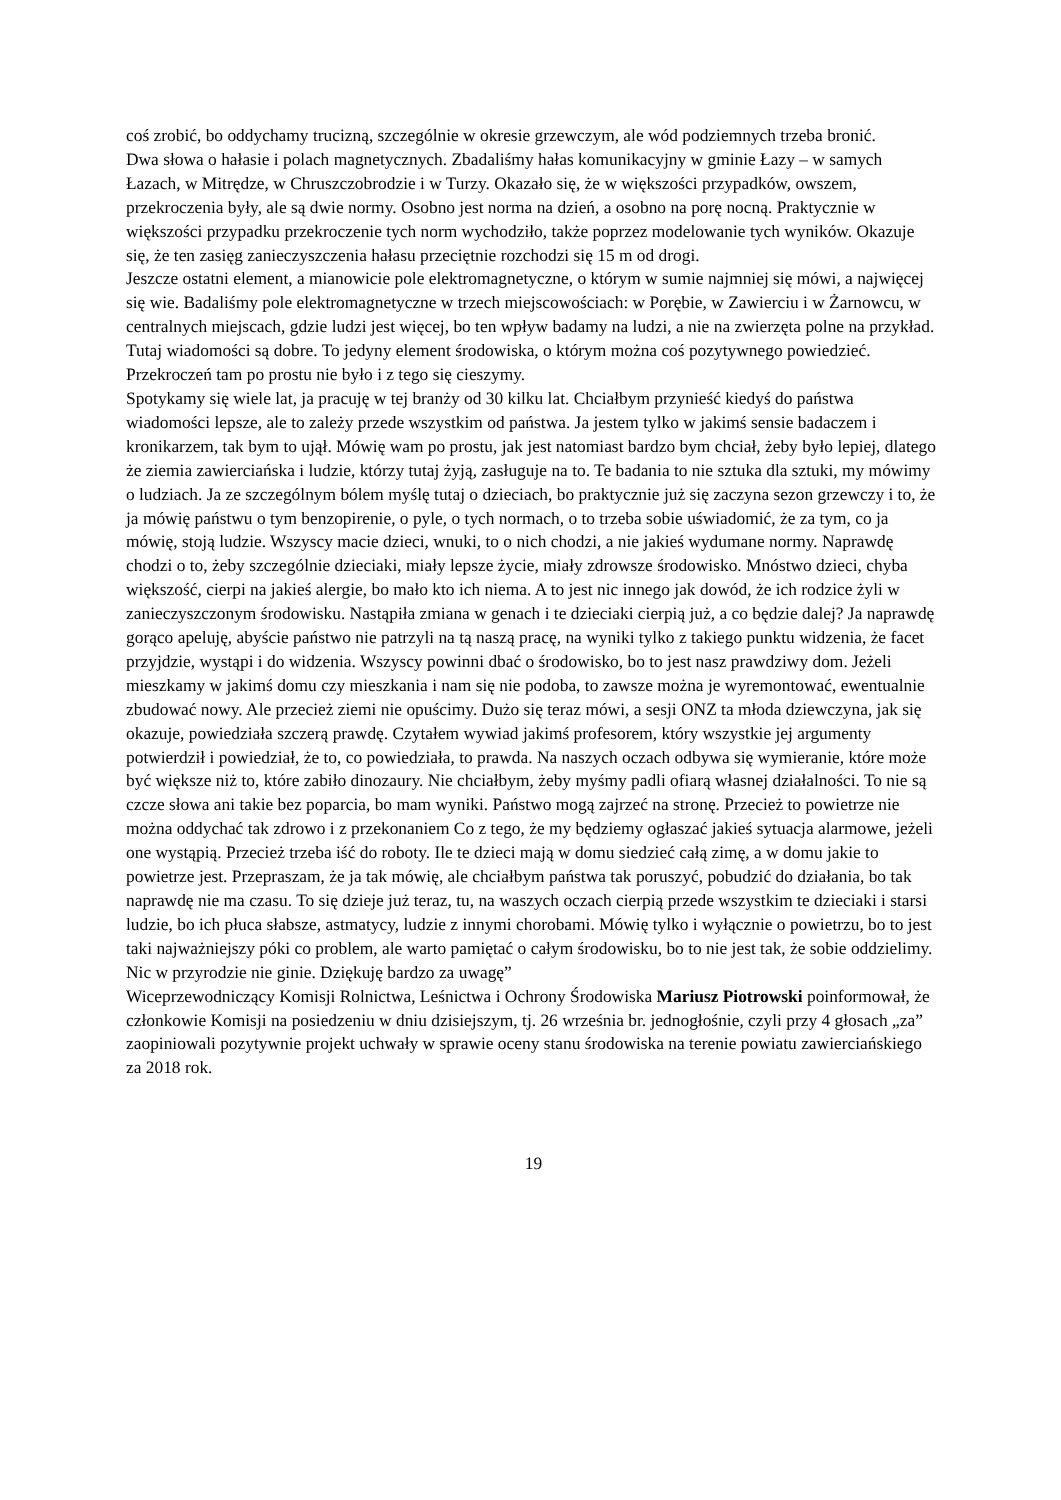coś zrobić, bo oddychamy trucizną, szczególnie w okresie grzewczym, ale wód podziemnych trzeba bronić.
Dwa słowa o hałasie i polach magnetycznych. Zbadaliśmy hałas komunikacyjny w gminie Łazy – w samych Łazach, w Mitrędze, w Chruszczobrodzie i w Turzy. Okazało się, że w większości przypadków, owszem, przekroczenia były, ale są dwie normy. Osobno jest norma na dzień, a osobno na porę nocną. Praktycznie w większości przypadku przekroczenie tych norm wychodziło, także poprzez modelowanie tych wyników. Okazuje się, że ten zasięg zanieczyszczenia hałasu przeciętnie rozchodzi się 15 m od drogi.
Jeszcze ostatni element, a mianowicie pole elektromagnetyczne, o którym w sumie najmniej się mówi, a najwięcej się wie. Badaliśmy pole elektromagnetyczne w trzech miejscowościach: w Porębie, w Zawierciu i w Żarnowcu, w centralnych miejscach, gdzie ludzi jest więcej, bo ten wpływ badamy na ludzi, a nie na zwierzęta polne na przykład. Tutaj wiadomości są dobre. To jedyny element środowiska, o którym można coś pozytywnego powiedzieć. Przekroczeń tam po prostu nie było i z tego się cieszymy.
Spotykamy się wiele lat, ja pracuję w tej branży od 30 kilku lat. Chciałbym przynieść kiedyś do państwa wiadomości lepsze, ale to zależy przede wszystkim od państwa. Ja jestem tylko w jakimś sensie badaczem i kronikarzem, tak bym to ujął. Mówię wam po prostu, jak jest natomiast bardzo bym chciał, żeby było lepiej, dlatego że ziemia zawierciańska i ludzie, którzy tutaj żyją, zasługuje na to. Te badania to nie sztuka dla sztuki, my mówimy o ludziach. Ja ze szczególnym bólem myślę tutaj o dzieciach, bo praktycznie już się zaczyna sezon grzewczy i to, że ja mówię państwu o tym benzopirenie, o pyle, o tych normach, o to trzeba sobie uświadomić, że za tym, co ja mówię, stoją ludzie. Wszyscy macie dzieci, wnuki, to o nich chodzi, a nie jakieś wydumane normy. Naprawdę chodzi o to, żeby szczególnie dzieciaki, miały lepsze życie, miały zdrowsze środowisko. Mnóstwo dzieci, chyba większość, cierpi na jakieś alergie, bo mało kto ich niema. A to jest nic innego jak dowód, że ich rodzice żyli w zanieczyszczonym środowisku. Nastąpiła zmiana w genach i te dzieciaki cierpią już, a co będzie dalej? Ja naprawdę gorąco apeluję, abyście państwo nie patrzyli na tą naszą pracę, na wyniki tylko z takiego punktu widzenia, że facet przyjdzie, wystąpi i do widzenia. Wszyscy powinni dbać o środowisko, bo to jest nasz prawdziwy dom. Jeżeli mieszkamy w jakimś domu czy mieszkania i nam się nie podoba, to zawsze można je wyremontować, ewentualnie zbudować nowy. Ale przecież ziemi nie opuścimy. Dużo się teraz mówi, a sesji ONZ ta młoda dziewczyna, jak się okazuje, powiedziała szczerą prawdę. Czytałem wywiad jakimś profesorem, który wszystkie jej argumenty potwierdził i powiedział, że to, co powiedziała, to prawda. Na naszych oczach odbywa się wymieranie, które może być większe niż to, które zabiło dinozaury. Nie chciałbym, żeby myśmy padli ofiarą własnej działalności. To nie są czcze słowa ani takie bez poparcia, bo mam wyniki. Państwo mogą zajrzeć na stronę. Przecież to powietrze nie można oddychać tak zdrowo i z przekonaniem Co z tego, że my będziemy ogłaszać jakieś sytuacja alarmowe, jeżeli one wystąpią. Przecież trzeba iść do roboty. Ile te dzieci mają w domu siedzieć całą zimę, a w domu jakie to powietrze jest. Przepraszam, że ja tak mówię, ale chciałbym państwa tak poruszyć, pobudzić do działania, bo tak naprawdę nie ma czasu. To się dzieje już teraz, tu, na waszych oczach cierpią przede wszystkim te dzieciaki i starsi ludzie, bo ich płuca słabsze, astmatycy, ludzie z innymi chorobami. Mówię tylko i wyłącznie o powietrzu, bo to jest taki najważniejszy póki co problem, ale warto pamiętać o całym środowisku, bo to nie jest tak, że sobie oddzielimy. Nic w przyrodzie nie ginie. Dziękuję bardzo za uwagę”
Wiceprzewodniczący Komisji Rolnictwa, Leśnictwa i Ochrony Środowiska Mariusz Piotrowski poinformował, że członkowie Komisji na posiedzeniu w dniu dzisiejszym, tj. 26 września br. jednogłośnie, czyli przy 4 głosach „za” zaopiniowali pozytywnie projekt uchwały w sprawie oceny stanu środowiska na terenie powiatu zawierciańskiego za 2018 rok.
19